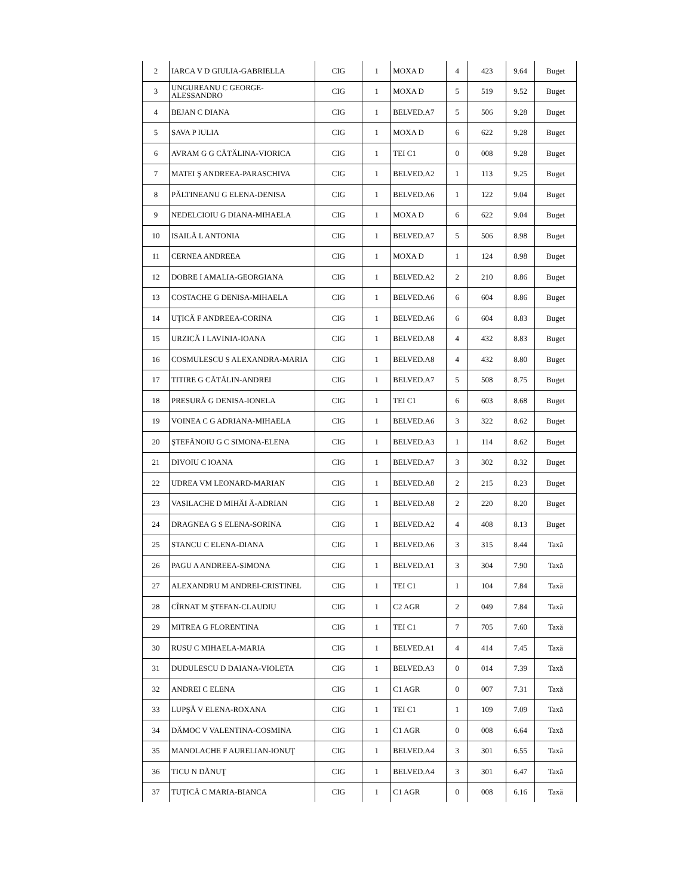| 2 | IARCA V D GIULIA-GABRIELLA | CIG | 1 | MOXA D | 4 | 423 | 9.64 | Buget |
| 3 | UNGUREANU C GEORGE-ALESSANDRO | CIG | 1 | MOXA D | 5 | 519 | 9.52 | Buget |
| 4 | BEJAN C DIANA | CIG | 1 | BELVED.A7 | 5 | 506 | 9.28 | Buget |
| 5 | SAVA P IULIA | CIG | 1 | MOXA D | 6 | 622 | 9.28 | Buget |
| 6 | AVRAM G G CĂTĂLINA-VIORICA | CIG | 1 | TEI C1 | 0 | 008 | 9.28 | Buget |
| 7 | MATEI Ş ANDREEA-PARASCHIVA | CIG | 1 | BELVED.A2 | 1 | 113 | 9.25 | Buget |
| 8 | PĂLTINEANU G ELENA-DENISA | CIG | 1 | BELVED.A6 | 1 | 122 | 9.04 | Buget |
| 9 | NEDELCIOIU G DIANA-MIHAELA | CIG | 1 | MOXA D | 6 | 622 | 9.04 | Buget |
| 10 | ISAILĂ L ANTONIA | CIG | 1 | BELVED.A7 | 5 | 506 | 8.98 | Buget |
| 11 | CERNEA ANDREEA | CIG | 1 | MOXA D | 1 | 124 | 8.98 | Buget |
| 12 | DOBRE I AMALIA-GEORGIANA | CIG | 1 | BELVED.A2 | 2 | 210 | 8.86 | Buget |
| 13 | COSTACHE G DENISA-MIHAELA | CIG | 1 | BELVED.A6 | 6 | 604 | 8.86 | Buget |
| 14 | UŢICĂ F ANDREEA-CORINA | CIG | 1 | BELVED.A6 | 6 | 604 | 8.83 | Buget |
| 15 | URZICĂ I LAVINIA-IOANA | CIG | 1 | BELVED.A8 | 4 | 432 | 8.83 | Buget |
| 16 | COSMULESCU S ALEXANDRA-MARIA | CIG | 1 | BELVED.A8 | 4 | 432 | 8.80 | Buget |
| 17 | TITIRE G CĂTĂLIN-ANDREI | CIG | 1 | BELVED.A7 | 5 | 508 | 8.75 | Buget |
| 18 | PRESURĂ G DENISA-IONELA | CIG | 1 | TEI C1 | 6 | 603 | 8.68 | Buget |
| 19 | VOINEA C G ADRIANA-MIHAELA | CIG | 1 | BELVED.A6 | 3 | 322 | 8.62 | Buget |
| 20 | ŞTEFĂNOIU G C SIMONA-ELENA | CIG | 1 | BELVED.A3 | 1 | 114 | 8.62 | Buget |
| 21 | DIVOIU C IOANA | CIG | 1 | BELVED.A7 | 3 | 302 | 8.32 | Buget |
| 22 | UDREA VM LEONARD-MARIAN | CIG | 1 | BELVED.A8 | 2 | 215 | 8.23 | Buget |
| 23 | VASILACHE D MIHĂI Ă-ADRIAN | CIG | 1 | BELVED.A8 | 2 | 220 | 8.20 | Buget |
| 24 | DRAGNEA G S ELENA-SORINA | CIG | 1 | BELVED.A2 | 4 | 408 | 8.13 | Buget |
| 25 | STANCU C ELENA-DIANA | CIG | 1 | BELVED.A6 | 3 | 315 | 8.44 | Taxă |
| 26 | PAGU A ANDREEA-SIMONA | CIG | 1 | BELVED.A1 | 3 | 304 | 7.90 | Taxă |
| 27 | ALEXANDRU M ANDREI-CRISTINEL | CIG | 1 | TEI C1 | 1 | 104 | 7.84 | Taxă |
| 28 | CÎRNAT M ŞTEFAN-CLAUDIU | CIG | 1 | C2 AGR | 2 | 049 | 7.84 | Taxă |
| 29 | MITREA G FLORENTINA | CIG | 1 | TEI C1 | 7 | 705 | 7.60 | Taxă |
| 30 | RUSU C MIHAELA-MARIA | CIG | 1 | BELVED.A1 | 4 | 414 | 7.45 | Taxă |
| 31 | DUDULESCU D DAIANA-VIOLETA | CIG | 1 | BELVED.A3 | 0 | 014 | 7.39 | Taxă |
| 32 | ANDREI C ELENA | CIG | 1 | C1 AGR | 0 | 007 | 7.31 | Taxă |
| 33 | LUPŞĂ V ELENA-ROXANA | CIG | 1 | TEI C1 | 1 | 109 | 7.09 | Taxă |
| 34 | DĂMOC V VALENTINA-COSMINA | CIG | 1 | C1 AGR | 0 | 008 | 6.64 | Taxă |
| 35 | MANOLACHE F AURELIAN-IONUŢ | CIG | 1 | BELVED.A4 | 3 | 301 | 6.55 | Taxă |
| 36 | TICU N DĂNUŢ | CIG | 1 | BELVED.A4 | 3 | 301 | 6.47 | Taxă |
| 37 | TUŢICĂ C MARIA-BIANCA | CIG | 1 | C1 AGR | 0 | 008 | 6.16 | Taxă |